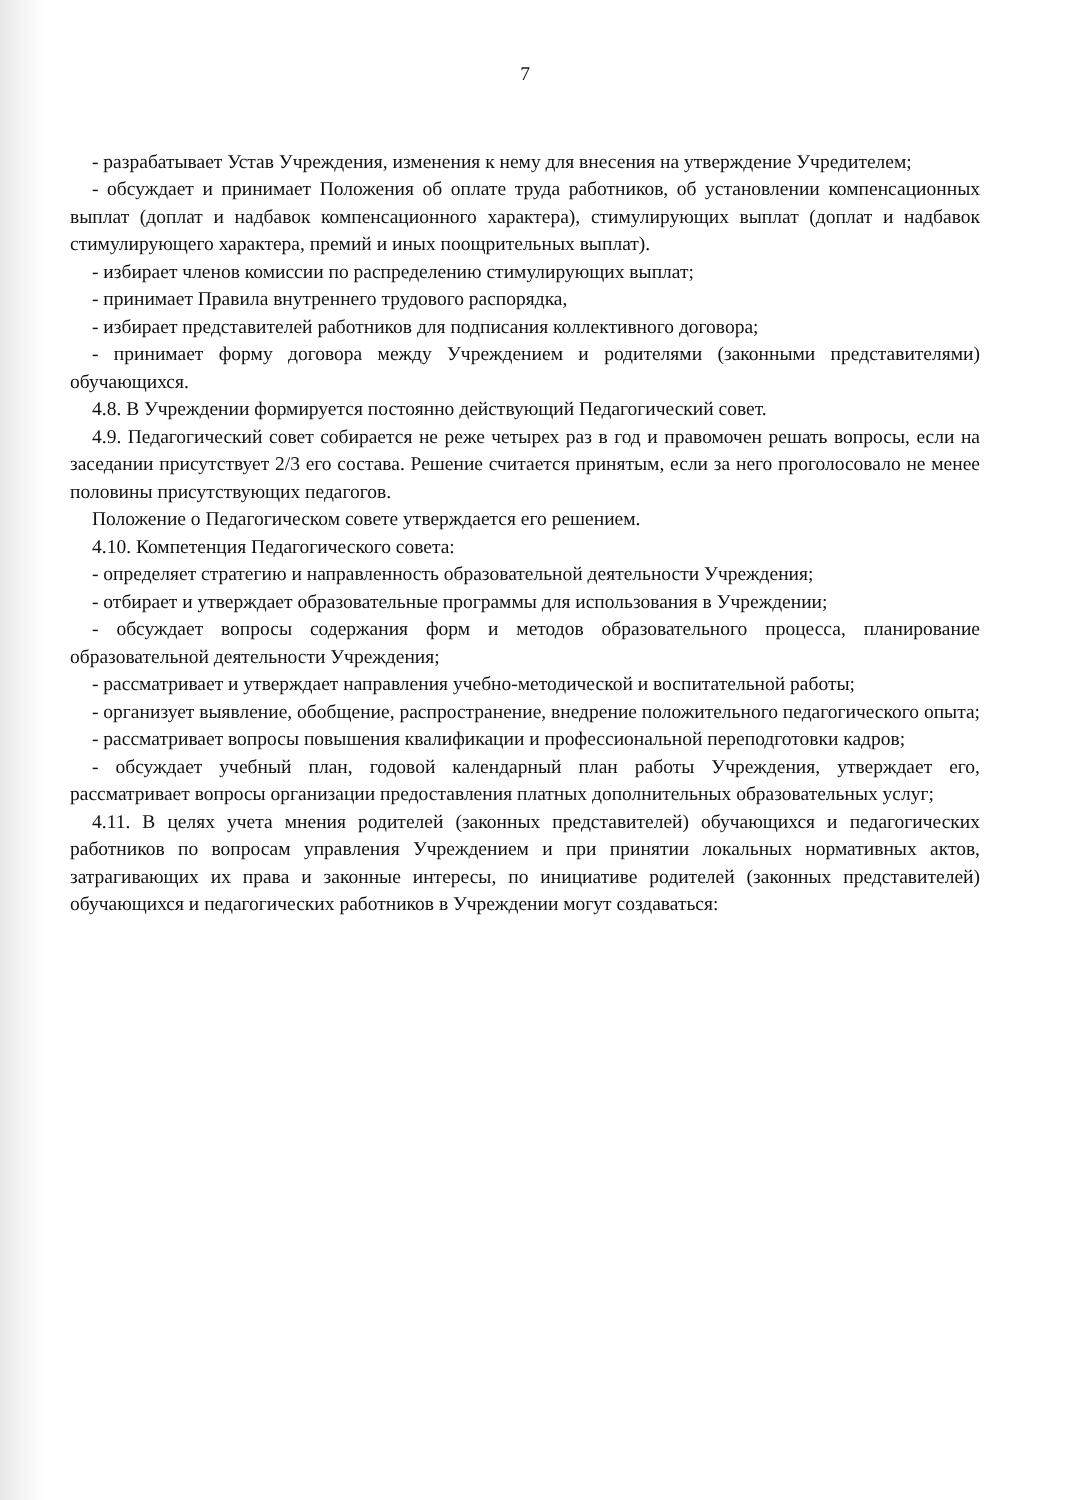7
- разрабатывает Устав Учреждения, изменения к нему для внесения на утверждение Учредителем;
- обсуждает и принимает Положения об оплате труда работников, об установлении компенсационных выплат (доплат и надбавок компенсационного характера), стимулирующих выплат (доплат и надбавок стимулирующего характера, премий и иных поощрительных выплат).
- избирает членов комиссии по распределению стимулирующих выплат;
- принимает Правила внутреннего трудового распорядка,
- избирает представителей работников для подписания коллективного договора;
- принимает форму договора между Учреждением и родителями (законными представителями) обучающихся.
4.8. В Учреждении формируется постоянно действующий Педагогический совет.
4.9. Педагогический совет собирается не реже четырех раз в год и правомочен решать вопросы, если на заседании присутствует 2/3 его состава. Решение считается принятым, если за него проголосовало не менее половины присутствующих педагогов.
Положение о Педагогическом совете утверждается его решением.
4.10. Компетенция Педагогического совета:
- определяет стратегию и направленность образовательной деятельности Учреждения;
- отбирает и утверждает образовательные программы для использования в Учреждении;
- обсуждает вопросы содержания форм и методов образовательного процесса, планирование образовательной деятельности Учреждения;
- рассматривает и утверждает направления учебно-методической и воспитательной работы;
- организует выявление, обобщение, распространение, внедрение положительного педагогического опыта;
- рассматривает вопросы повышения квалификации и профессиональной переподготовки кадров;
- обсуждает учебный план, годовой календарный план работы Учреждения, утверждает его, рассматривает вопросы организации предоставления платных дополнительных образовательных услуг;
4.11. В целях учета мнения родителей (законных представителей) обучающихся и педагогических работников по вопросам управления Учреждением и при принятии локальных нормативных актов, затрагивающих их права и законные интересы, по инициативе родителей (законных представителей) обучающихся и педагогических работников в Учреждении могут создаваться: